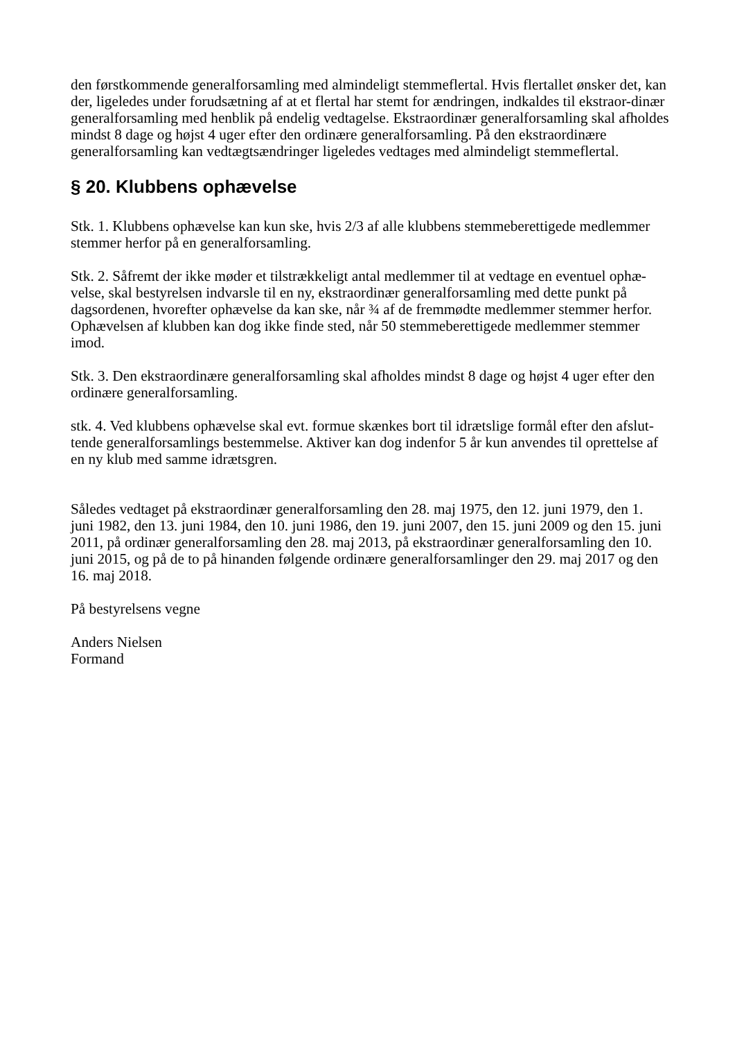den førstkommende generalforsamling med almindeligt stemmeflertal. Hvis flertallet ønsker det, kan der, ligeledes under forudsætning af at et flertal har stemt for ændringen, indkaldes til ekstraor-dinær generalforsamling med henblik på endelig vedtagelse. Ekstraordinær generalforsamling skal afholdes mindst 8 dage og højst 4 uger efter den ordinære generalforsamling. På den ekstraordinære generalforsamling kan vedtægtsændringer ligeledes vedtages med almindeligt stemmeflertal.
§ 20. Klubbens ophævelse
Stk. 1. Klubbens ophævelse kan kun ske, hvis 2/3 af alle klubbens stemmeberettigede medlemmer stemmer herfor på en generalforsamling.
Stk. 2. Såfremt der ikke møder et tilstrækkeligt antal medlemmer til at vedtage en eventuel ophæ-velse, skal bestyrelsen indvarsle til en ny, ekstraordinær generalforsamling med dette punkt på dagsordenen, hvorefter ophævelse da kan ske, når ¾ af de fremmødte medlemmer stemmer herfor. Ophævelsen af klubben kan dog ikke finde sted, når 50 stemmeberettigede medlemmer stemmer imod.
Stk. 3. Den ekstraordinære generalforsamling skal afholdes mindst 8 dage og højst 4 uger efter den ordinære generalforsamling.
stk. 4. Ved klubbens ophævelse skal evt. formue skænkes bort til idrætslige formål efter den afslut-tende generalforsamlings bestemmelse. Aktiver kan dog indenfor 5 år kun anvendes til oprettelse af en ny klub med samme idrætsgren.
Således vedtaget på ekstraordinær generalforsamling den 28. maj 1975, den 12. juni 1979, den 1. juni 1982, den 13. juni 1984, den 10. juni 1986, den 19. juni 2007, den 15. juni 2009 og den 15. juni 2011, på ordinær generalforsamling den 28. maj 2013, på ekstraordinær generalforsamling den 10. juni 2015, og på de to på hinanden følgende ordinære generalforsamlinger den 29. maj 2017 og den 16. maj 2018.
På bestyrelsens vegne
Anders Nielsen
Formand